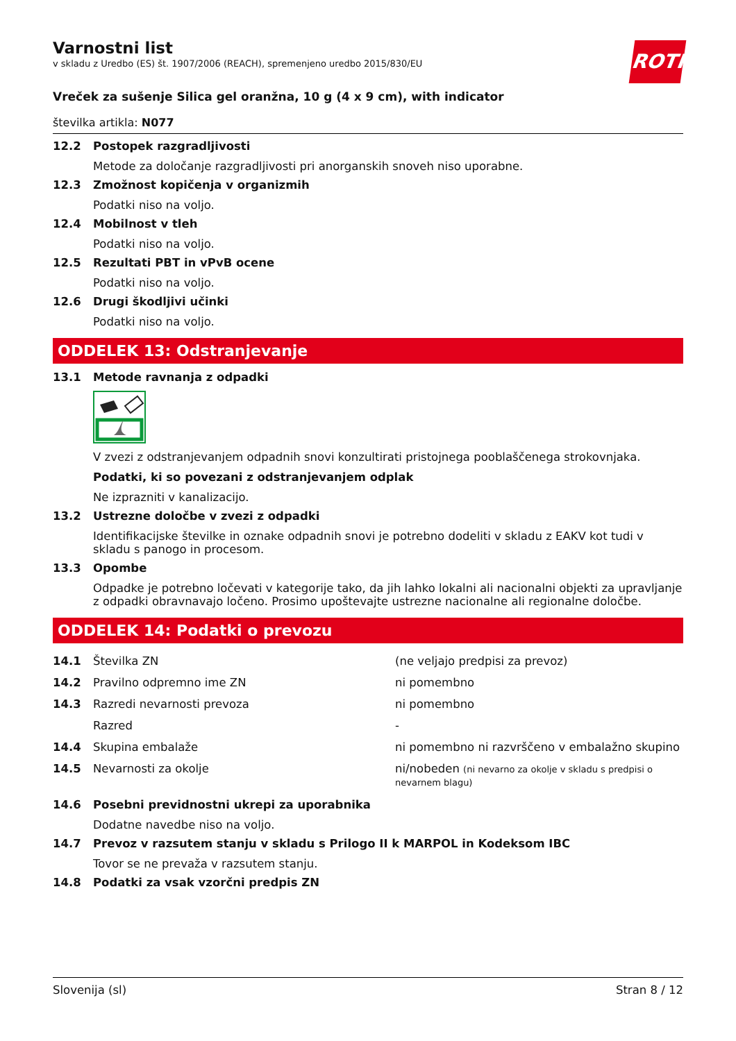ROTH
Varnostni list
v skladu z Uredbo (ES) št. 1907/2006 (REACH), spremenjeno uredbo 2015/830/EU
Vreček za sušenje Silica gel oranžna, 10 g (4 x 9 cm), with indicator
številka artikla: N077
12.2 Postopek razgradljivosti
Metode za določanje razgradljivosti pri anorganskih snoveh niso uporabne.
12.3 Zmožnost kopičenja v organizmih
Podatki niso na voljo.
12.4 Mobilnost v tleh
Podatki niso na voljo.
12.5 Rezultati PBT in vPvB ocene
Podatki niso na voljo.
12.6 Drugi škodljivi učinki
Podatki niso na voljo.
ODDELEK 13: Odstranjevanje
13.1 Metode ravnanja z odpadki
V zvezi z odstranjevanjem odpadnih snovi konzultirati pristojnega pooblaščenega strokovnjaka.
Podatki, ki so povezani z odstranjevanjem odplak
Ne izprazniti v kanalizacijo.
13.2 Ustrezne določbe v zvezi z odpadki
Identifikacijske številke in oznake odpadnih snovi je potrebno dodeliti v skladu z EAKV kot tudi v skladu s panogo in procesom.
13.3 Opombe
Odpadke je potrebno ločevati v kategorije tako, da jih lahko lokalni ali nacionalni objekti za upravljanje z odpadki obravnavajo ločeno. Prosimo upoštevajte ustrezne nacionalne ali regionalne določbe.
ODDELEK 14: Podatki o prevozu
| 14.1 | Številka ZN | (ne veljajo predpisi za prevoz) |
| 14.2 | Pravilno odpremno ime ZN | ni pomembno |
| 14.3 | Razredi nevarnosti prevoza | ni pomembno |
| | Razred | - |
| 14.4 | Skupina embalaže | ni pomembno ni razvrščeno v embalažno skupino |
| 14.5 | Nevarnosti za okolje | ni/nobeden (ni nevarno za okolje v skladu s predpisi o nevarnem blagu) |
14.6 Posebni previdnostni ukrepi za uporabnika
Dodatne navedbe niso na voljo.
14.7 Prevoz v razsutem stanju v skladu s Prilogo II k MARPOL in Kodeksom IBC
Tovor se ne prevaža v razsutem stanju.
14.8 Podatki za vsak vzorčni predpis ZN
Slovenija (sl) Stran 8 / 12